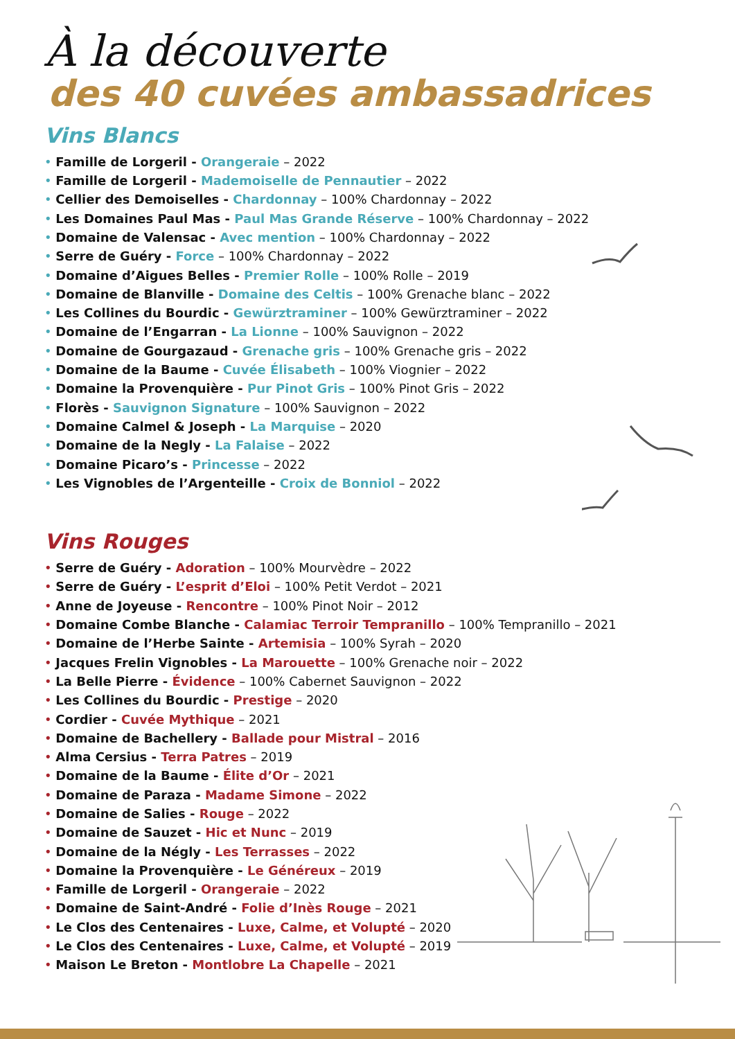À la découverte
des 40 cuvées ambassadrices
Vins Blancs
• Famille de Lorgeril - Orangeraie – 2022
• Famille de Lorgeril - Mademoiselle de Pennautier – 2022
• Cellier des Demoiselles - Chardonnay – 100% Chardonnay – 2022
• Les Domaines Paul Mas - Paul Mas Grande Réserve – 100% Chardonnay – 2022
• Domaine de Valensac - Avec mention – 100% Chardonnay – 2022
• Serre de Guéry - Force – 100% Chardonnay – 2022
• Domaine d’Aigues Belles - Premier Rolle – 100% Rolle – 2019
• Domaine de Blanville - Domaine des Celtis – 100% Grenache blanc – 2022
• Les Collines du Bourdic - Gewürztraminer – 100% Gewürztraminer – 2022
• Domaine de l’Engarran - La Lionne – 100% Sauvignon – 2022
• Domaine de Gourgazaud - Grenache gris – 100% Grenache gris – 2022
• Domaine de la Baume - Cuvée Élisabeth – 100% Viognier – 2022
• Domaine la Provenquière - Pur Pinot Gris – 100% Pinot Gris – 2022
• Florès - Sauvignon Signature – 100% Sauvignon – 2022
• Domaine Calmel & Joseph - La Marquise – 2020
• Domaine de la Negly - La Falaise – 2022
• Domaine Picaro’s - Princesse – 2022
• Les Vignobles de l’Argenteille - Croix de Bonniol – 2022
Vins Rouges
• Serre de Guéry - Adoration – 100% Mourvèdre – 2022
• Serre de Guéry - L’esprit d’Eloi – 100% Petit Verdot – 2021
• Anne de Joyeuse - Rencontre – 100% Pinot Noir – 2012
• Domaine Combe Blanche - Calamiac Terroir Tempranillo – 100% Tempranillo – 2021
• Domaine de l’Herbe Sainte - Artemisia – 100% Syrah – 2020
• Jacques Frelin Vignobles - La Marouette – 100% Grenache noir – 2022
• La Belle Pierre - Évidence – 100% Cabernet Sauvignon – 2022
• Les Collines du Bourdic - Prestige – 2020
• Cordier - Cuvée Mythique – 2021
• Domaine de Bachellery - Ballade pour Mistral – 2016
• Alma Cersius - Terra Patres – 2019
• Domaine de la Baume - Élite d’Or – 2021
• Domaine de Paraza - Madame Simone – 2022
• Domaine de Salies - Rouge – 2022
• Domaine de Sauzet - Hic et Nunc – 2019
• Domaine de la Négly - Les Terrasses – 2022
• Domaine la Provenquière - Le Généreux – 2019
• Famille de Lorgeril - Orangeraie – 2022
• Domaine de Saint-André - Folie d’Inès Rouge – 2021
• Le Clos des Centenaires - Luxe, Calme, et Volupté – 2020
• Le Clos des Centenaires - Luxe, Calme, et Volupté – 2019
• Maison Le Breton - Montlobre La Chapelle – 2021